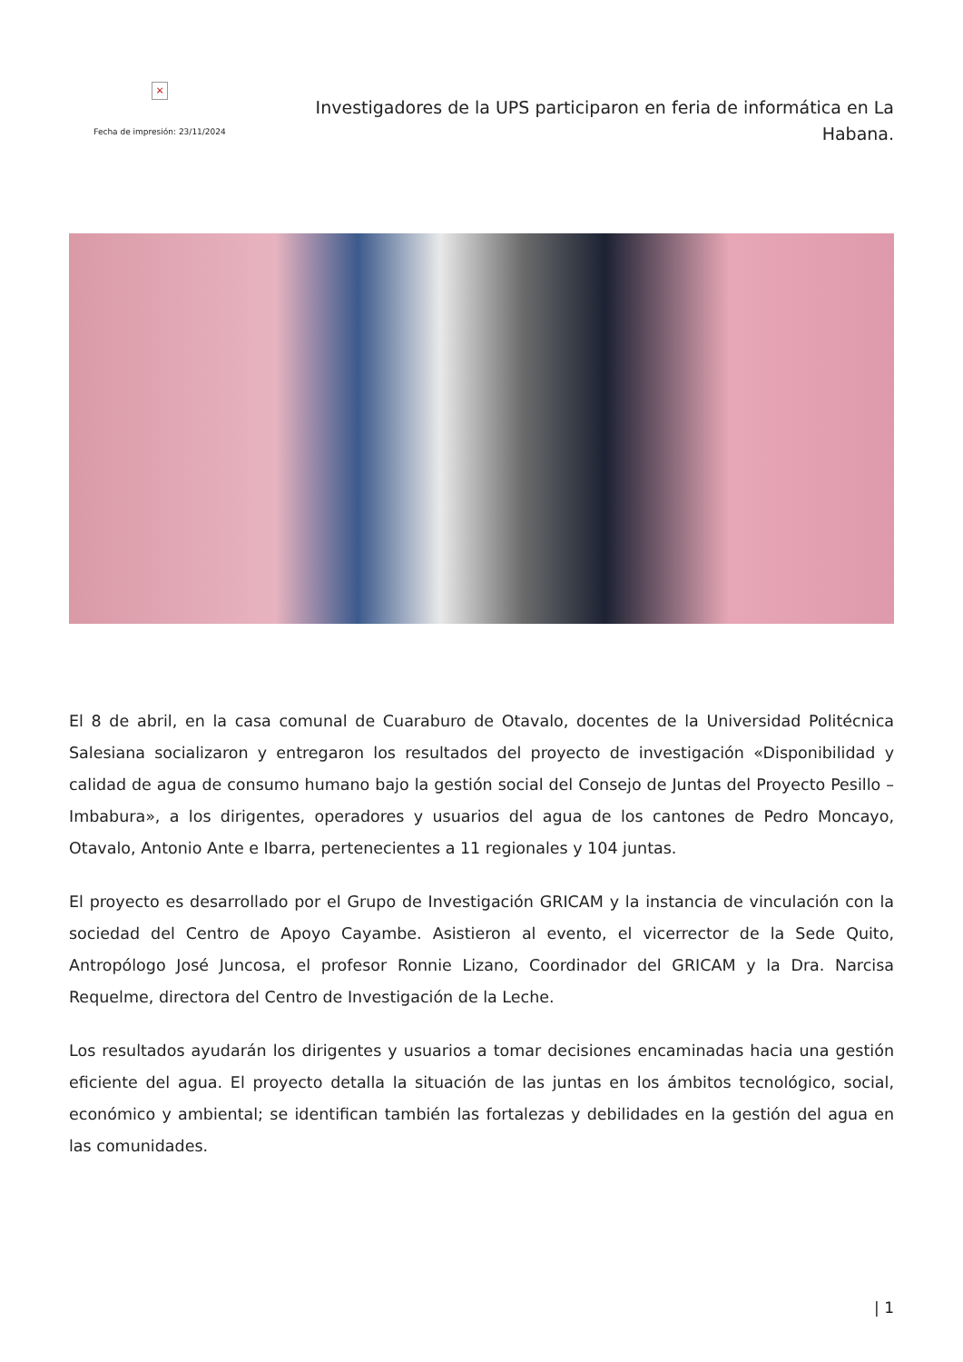×
Fecha de impresión: 23/11/2024
Investigadores de la UPS participaron en feria de informática en La Habana.
El 8 de abril, en la casa comunal de Cuaraburo de Otavalo, docentes de la Universidad Politécnica Salesiana socializaron y entregaron los resultados del proyecto de investigación «Disponibilidad y calidad de agua de consumo humano bajo la gestión social del Consejo de Juntas del Proyecto Pesillo – Imbabura», a los dirigentes, operadores y usuarios del agua de los cantones de Pedro Moncayo, Otavalo, Antonio Ante e Ibarra, pertenecientes a 11 regionales y 104 juntas.
El proyecto es desarrollado por el Grupo de Investigación GRICAM y la instancia de vinculación con la sociedad del Centro de Apoyo Cayambe. Asistieron al evento, el vicerrector de la Sede Quito, Antropólogo José Juncosa, el profesor Ronnie Lizano, Coordinador del GRICAM y la Dra. Narcisa Requelme, directora del Centro de Investigación de la Leche.
Los resultados ayudarán los dirigentes y usuarios a tomar decisiones encaminadas hacia una gestión eficiente del agua. El proyecto detalla la situación de las juntas en los ámbitos tecnológico, social, económico y ambiental; se identifican también las fortalezas y debilidades en la gestión del agua en las comunidades.
| 1